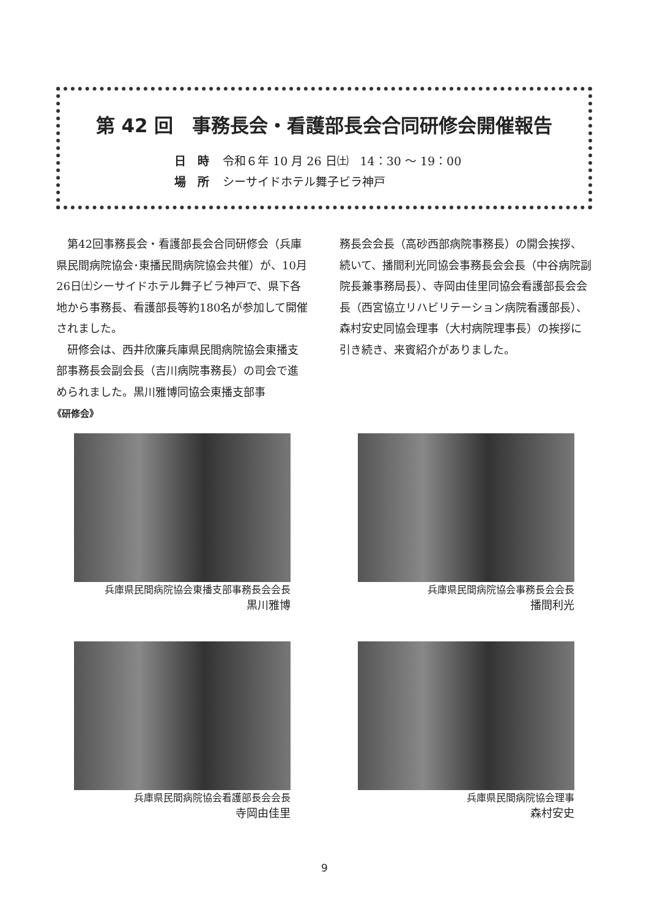第 42 回　事務長会・看護部長会合同研修会開催報告
日　時 令和６年 10 月 26 日㈯　14：30 〜 19：00
場　所 シーサイドホテル舞子ビラ神戸
第42回事務長会・看護部長会合同研修会（兵庫県民間病院協会･東播民間病院協会共催）が、10月26日㈯シーサイドホテル舞子ビラ神戸で、県下各地から事務長、看護部長等約180名が参加して開催されました。
研修会は、西井欣廉兵庫県民間病院協会東播支部事務長会副会長（吉川病院事務長）の司会で進められました。黒川雅博同協会東播支部事
務長会会長（高砂西部病院事務長）の開会挨拶、続いて、播間利光同協会事務長会会長（中谷病院副院長兼事務局長）、寺岡由佳里同協会看護部長会会長（西宮協立リハビリテーション病院看護部長）、森村安史同協会理事（大村病院理事長）の挨拶に引き続き、来賓紹介がありました。
《研修会》
兵庫県民間病院協会東播支部事務長会会長
黒川雅博
兵庫県民間病院協会事務長会会長
播間利光
兵庫県民間病院協会看護部長会会長
寺岡由佳里
兵庫県民間病院協会理事
森村安史
9